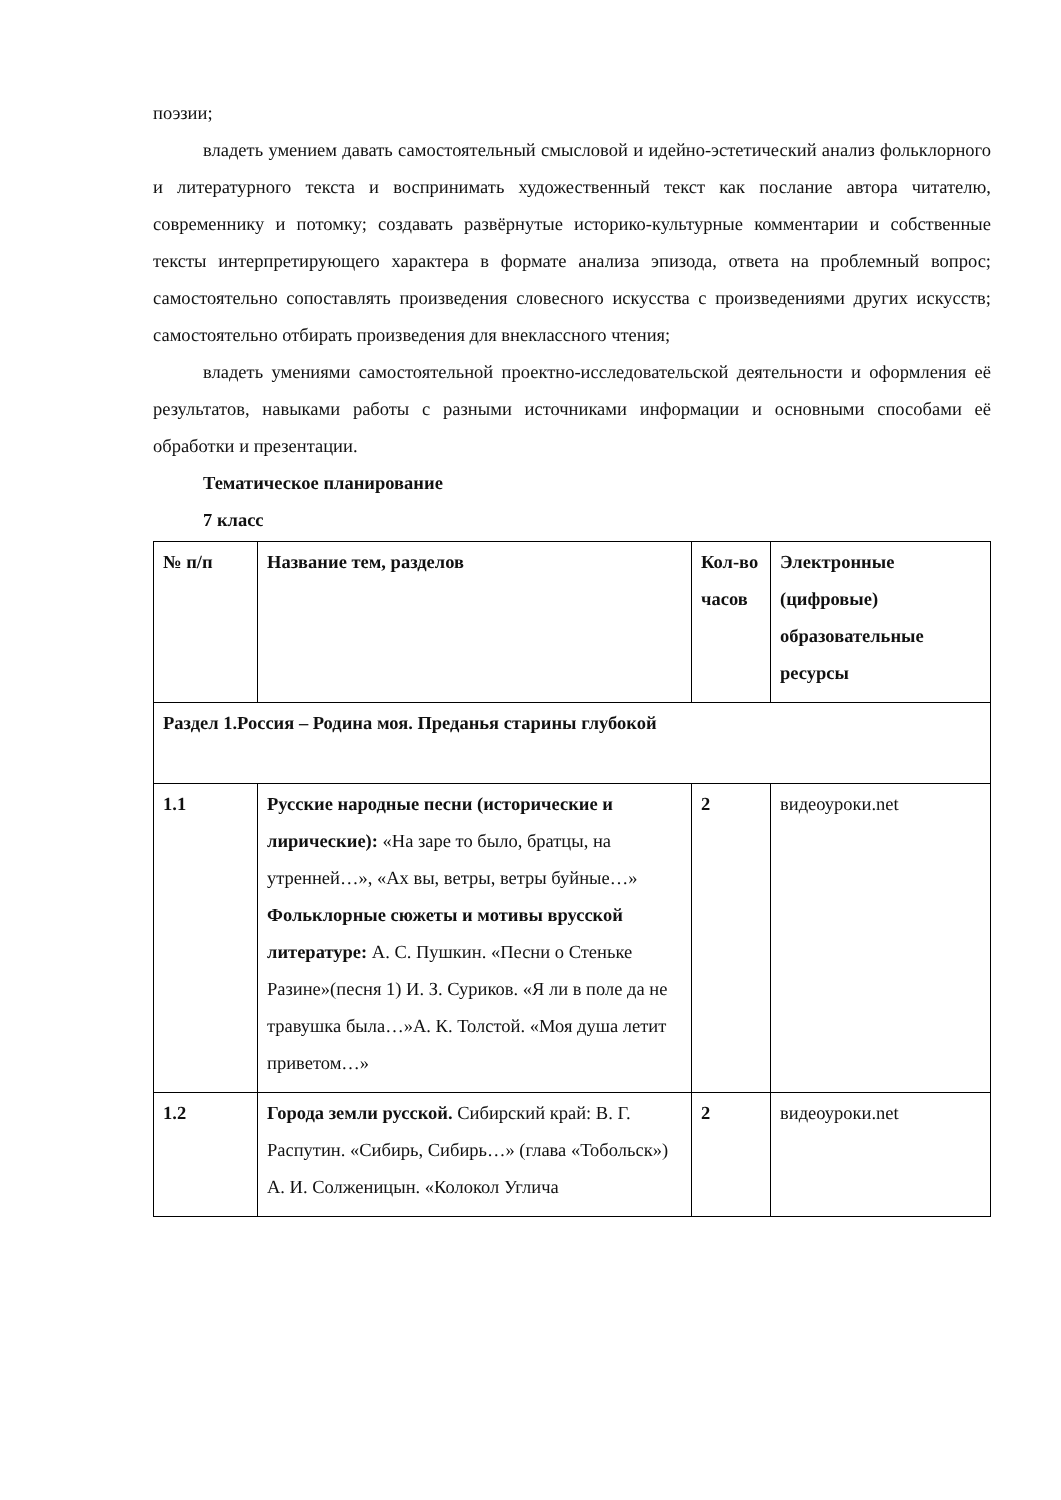поэзии;
владеть умением давать самостоятельный смысловой и идейно-эстетический анализ фольклорного и литературного текста и воспринимать художественный текст как послание автора читателю, современнику и потомку; создавать развёрнутые историко-культурные комментарии и собственные тексты интерпретирующего характера в формате анализа эпизода, ответа на проблемный вопрос; самостоятельно сопоставлять произведения словесного искусства с произведениями других искусств; самостоятельно отбирать произведения для внеклассного чтения;
владеть умениями самостоятельной проектно-исследовательской деятельности и оформления её результатов, навыками работы с разными источниками информации и основными способами её обработки и презентации.
Тематическое планирование
7 класс
| № п/п | Название тем, разделов | Кол-во часов | Электронные (цифровые) образовательные ресурсы |
| Раздел 1.Россия – Родина моя. Преданья старины глубокой | | | |
| 1.1 | Русские народные песни (исторические и лирические): «На заре то было, братцы, на утренней…», «Ах вы, ветры, ветры буйные…» Фольклорные сюжеты и мотивы врусской литературе: А. С. Пушкин. «Песни о Стеньке Разине»(песня 1) И. З. Суриков. «Я ли в поле да не травушка была…»А. К. Толстой. «Моя душа летит приветом…» | 2 | видеоуроки.net |
| 1.2 | Города земли русской. Сибирский край: В. Г. Распутин. «Сибирь, Сибирь…» (глава «Тобольск») А. И. Солженицын. «Колокол Углича | 2 | видеоуроки.net |